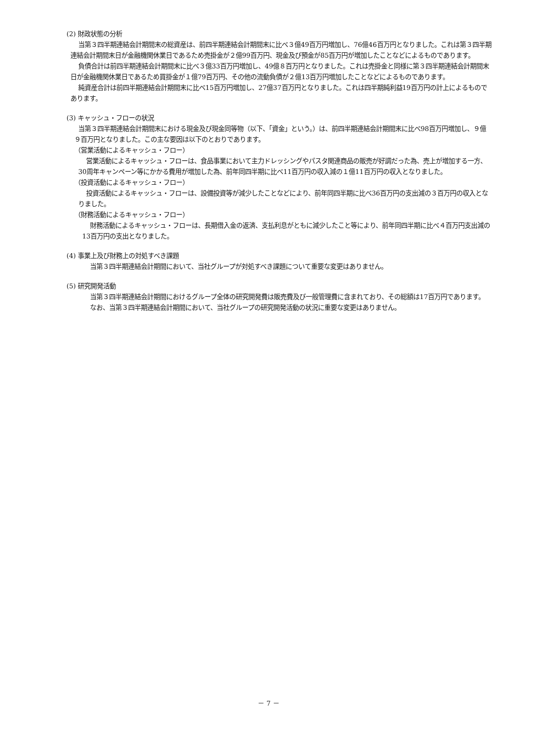(2) 財政状態の分析
当第３四半期連結会計期間末の総資産は、前四半期連結会計期間末に比べ３億49百万円増加し、76億46百万円となりました。これは第３四半期連結会計期間末日が金融機関休業日であるため売掛金が２億99百万円、現金及び預金が85百万円が増加したことなどによるものであります。
負債合計は前四半期連結会計期間末に比べ３億33百万円増加し、49億８百万円となりました。これは売掛金と同様に第３四半期連結会計期間末日が金融機関休業日であるため買掛金が１億79百万円、その他の流動負債が２億13百万円増加したことなどによるものであります。
純資産合計は前四半期連結会計期間末に比べ15百万円増加し、27億37百万円となりました。これは四半期純利益19百万円の計上によるものであります。
(3) キャッシュ・フローの状況
当第３四半期連結会計期間末における現金及び現金同等物（以下、「資金」という。）は、前四半期連結会計期間末に比べ98百万円増加し、９億９百万円となりました。この主な要因は以下のとおりであります。
（営業活動によるキャッシュ・フロー）
営業活動によるキャッシュ・フローは、食品事業において主力ドレッシングやパスタ関連商品の販売が好調だった為、売上が増加する一方、30周年キャンペーン等にかかる費用が増加した為、前年同四半期に比べ11百万円の収入減の１億11百万円の収入となりました。
（投資活動によるキャッシュ・フロー）
投資活動によるキャッシュ・フローは、設備投資等が減少したことなどにより、前年同四半期に比べ36百万円の支出減の３百万円の収入となりました。
（財務活動によるキャッシュ・フロー）
財務活動によるキャッシュ・フローは、長期借入金の返済、支払利息がともに減少したこと等により、前年同四半期に比べ４百万円支出減の13百万円の支出となりました。
(4) 事業上及び財務上の対処すべき課題
当第３四半期連結会計期間において、当社グループが対処すべき課題について重要な変更はありません。
(5) 研究開発活動
当第３四半期連結会計期間におけるグループ全体の研究開発費は販売費及び一般管理費に含まれており、その総額は17百万円であります。
なお、当第３四半期連結会計期間において、当社グループの研究開発活動の状況に重要な変更はありません。
－ 7 －